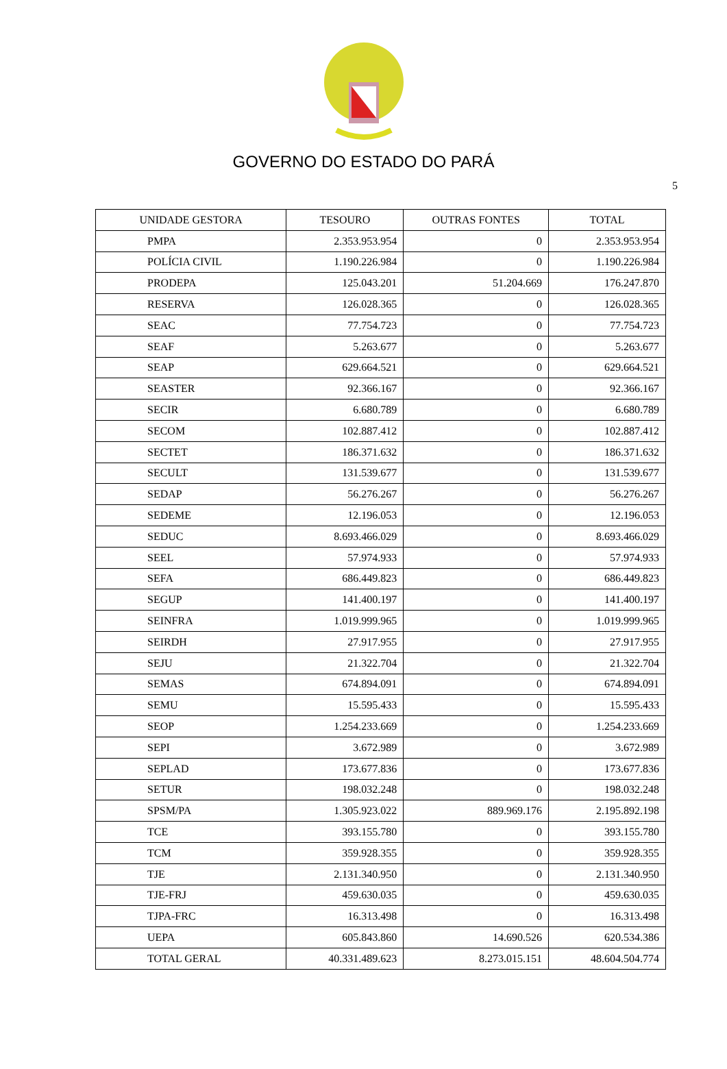GOVERNO DO ESTADO DO PARÁ
5
| UNIDADE GESTORA | TESOURO | OUTRAS FONTES | TOTAL |
| --- | --- | --- | --- |
| PMPA | 2.353.953.954 | 0 | 2.353.953.954 |
| POLÍCIA CIVIL | 1.190.226.984 | 0 | 1.190.226.984 |
| PRODEPA | 125.043.201 | 51.204.669 | 176.247.870 |
| RESERVA | 126.028.365 | 0 | 126.028.365 |
| SEAC | 77.754.723 | 0 | 77.754.723 |
| SEAF | 5.263.677 | 0 | 5.263.677 |
| SEAP | 629.664.521 | 0 | 629.664.521 |
| SEASTER | 92.366.167 | 0 | 92.366.167 |
| SECIR | 6.680.789 | 0 | 6.680.789 |
| SECOM | 102.887.412 | 0 | 102.887.412 |
| SECTET | 186.371.632 | 0 | 186.371.632 |
| SECULT | 131.539.677 | 0 | 131.539.677 |
| SEDAP | 56.276.267 | 0 | 56.276.267 |
| SEDEME | 12.196.053 | 0 | 12.196.053 |
| SEDUC | 8.693.466.029 | 0 | 8.693.466.029 |
| SEEL | 57.974.933 | 0 | 57.974.933 |
| SEFA | 686.449.823 | 0 | 686.449.823 |
| SEGUP | 141.400.197 | 0 | 141.400.197 |
| SEINFRA | 1.019.999.965 | 0 | 1.019.999.965 |
| SEIRDH | 27.917.955 | 0 | 27.917.955 |
| SEJU | 21.322.704 | 0 | 21.322.704 |
| SEMAS | 674.894.091 | 0 | 674.894.091 |
| SEMU | 15.595.433 | 0 | 15.595.433 |
| SEOP | 1.254.233.669 | 0 | 1.254.233.669 |
| SEPI | 3.672.989 | 0 | 3.672.989 |
| SEPLAD | 173.677.836 | 0 | 173.677.836 |
| SETUR | 198.032.248 | 0 | 198.032.248 |
| SPSM/PA | 1.305.923.022 | 889.969.176 | 2.195.892.198 |
| TCE | 393.155.780 | 0 | 393.155.780 |
| TCM | 359.928.355 | 0 | 359.928.355 |
| TJE | 2.131.340.950 | 0 | 2.131.340.950 |
| TJE-FRJ | 459.630.035 | 0 | 459.630.035 |
| TJPA-FRC | 16.313.498 | 0 | 16.313.498 |
| UEPA | 605.843.860 | 14.690.526 | 620.534.386 |
| TOTAL GERAL | 40.331.489.623 | 8.273.015.151 | 48.604.504.774 |